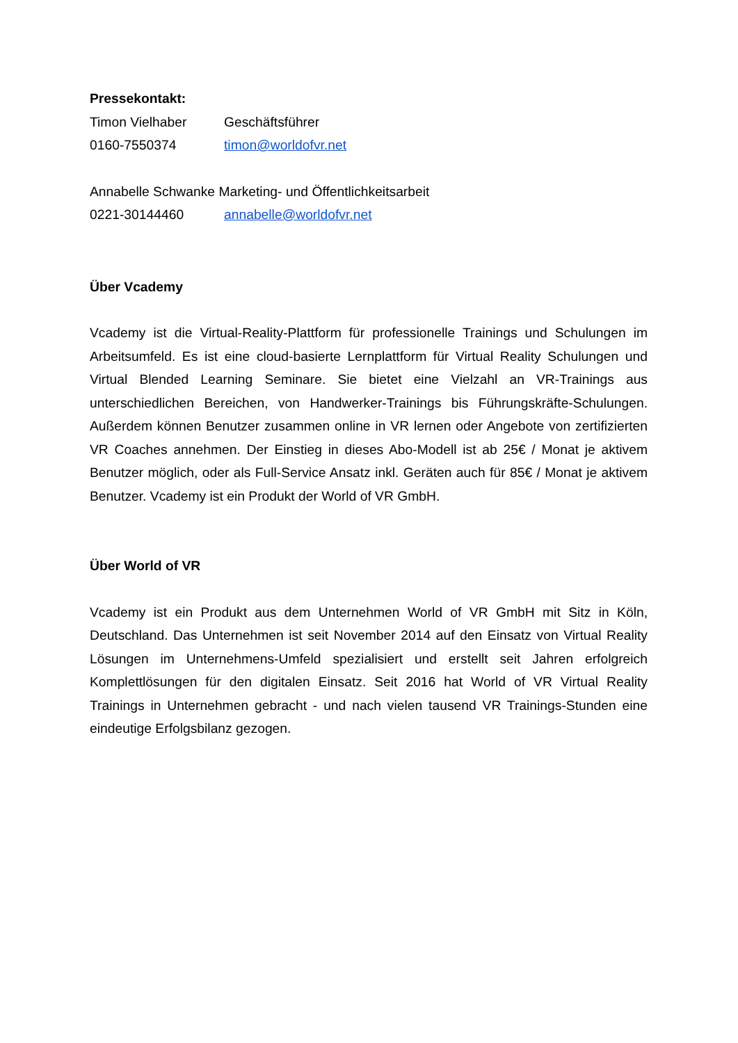Pressekontakt:
Timon Vielhaber Geschäftsführer
0160-7550374 timon@worldofvr.net
Annabelle Schwanke Marketing- und Öffentlichkeitsarbeit
0221-30144460 annabelle@worldofvr.net
Über Vcademy
Vcademy ist die Virtual-Reality-Plattform für professionelle Trainings und Schulungen im Arbeitsumfeld. Es ist eine cloud-basierte Lernplattform für Virtual Reality Schulungen und Virtual Blended Learning Seminare. Sie bietet eine Vielzahl an VR-Trainings aus unterschiedlichen Bereichen, von Handwerker-Trainings bis Führungskräfte-Schulungen. Außerdem können Benutzer zusammen online in VR lernen oder Angebote von zertifizierten VR Coaches annehmen. Der Einstieg in dieses Abo-Modell ist ab 25€ / Monat je aktivem Benutzer möglich, oder als Full-Service Ansatz inkl. Geräten auch für 85€ / Monat je aktivem Benutzer. Vcademy ist ein Produkt der World of VR GmbH.
Über World of VR
Vcademy ist ein Produkt aus dem Unternehmen World of VR GmbH mit Sitz in Köln, Deutschland. Das Unternehmen ist seit November 2014 auf den Einsatz von Virtual Reality Lösungen im Unternehmens-Umfeld spezialisiert und erstellt seit Jahren erfolgreich Komplettlösungen für den digitalen Einsatz. Seit 2016 hat World of VR Virtual Reality Trainings in Unternehmen gebracht - und nach vielen tausend VR Trainings-Stunden eine eindeutige Erfolgsbilanz gezogen.